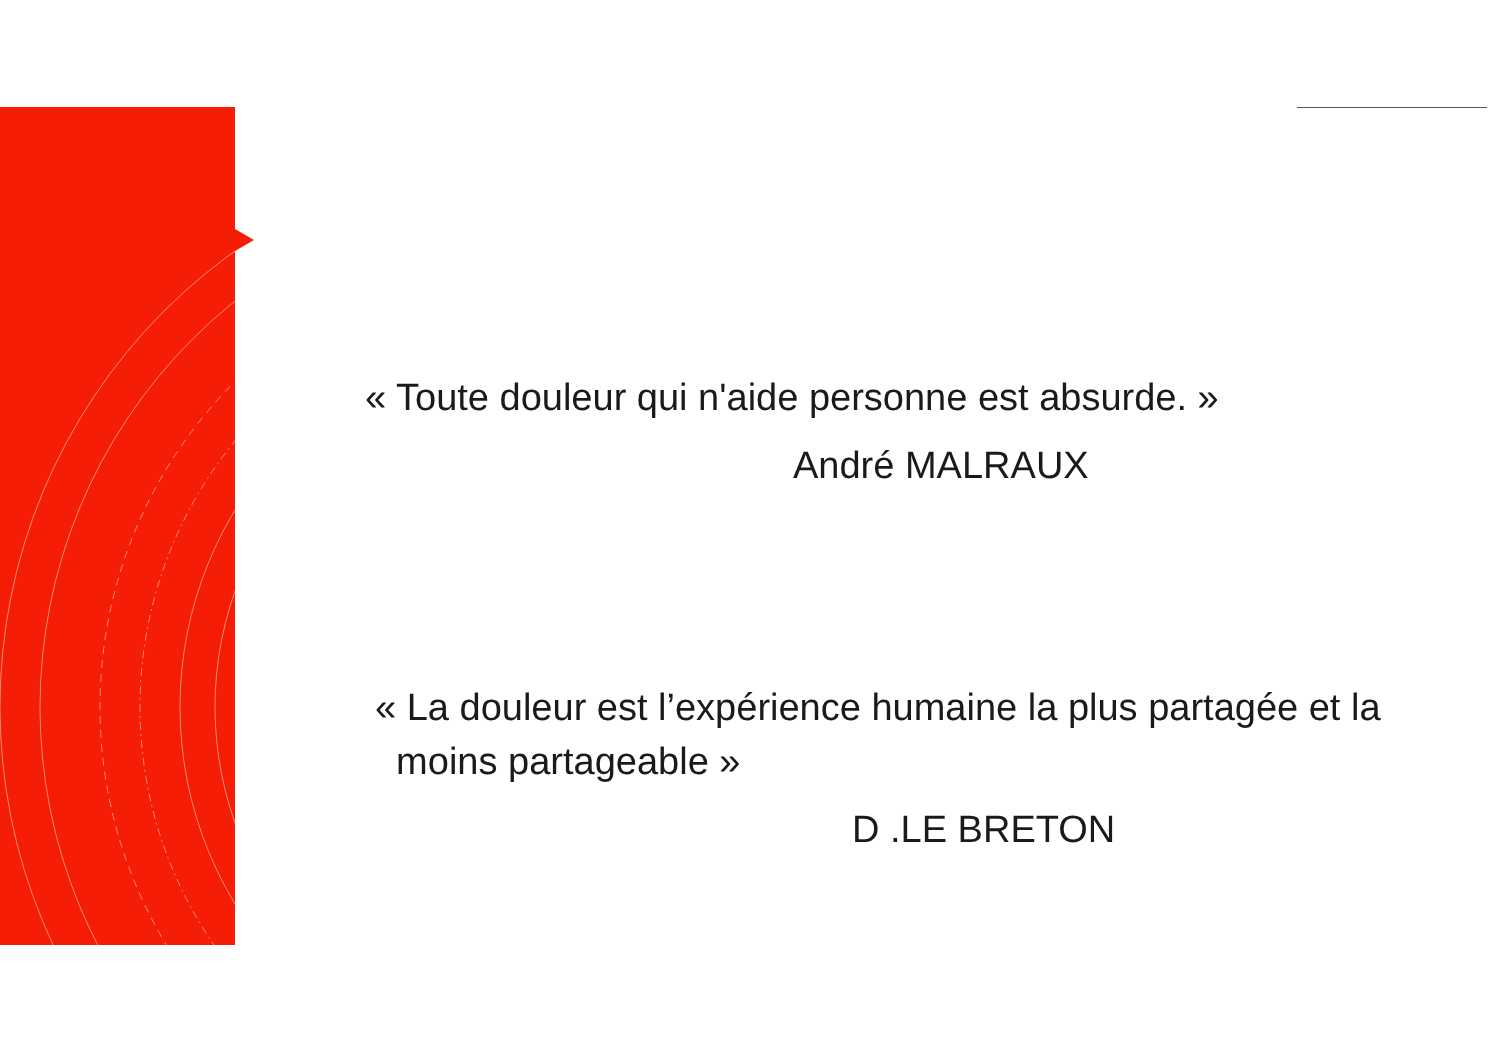« Toute douleur qui n'aide personne est absurde. »
André MALRAUX
« La douleur est l’expérience humaine la plus partagée et la
moins partageable »
D .LE BRETON